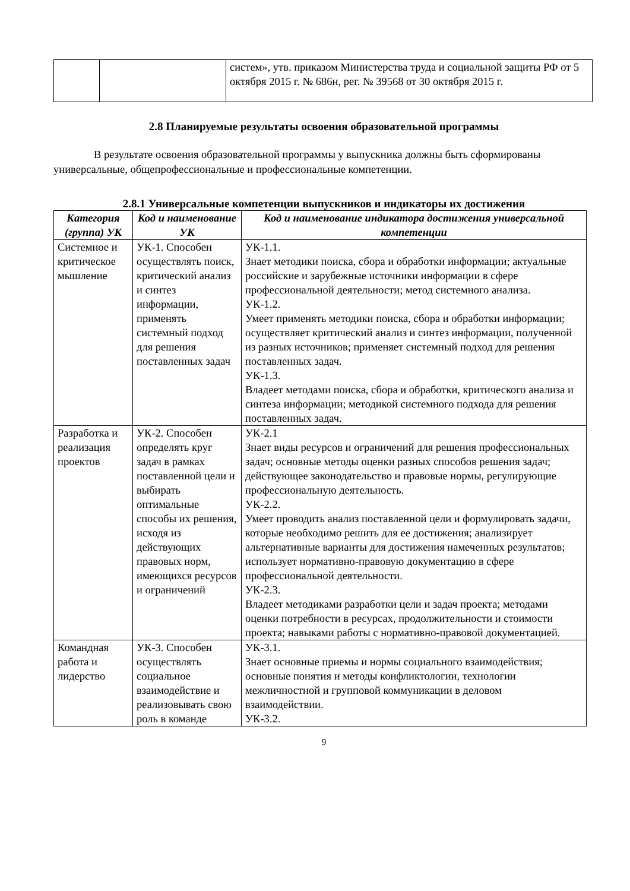| | | систем», утв. приказом Министерства труда и социальной защиты РФ от 5 октября 2015 г. № 686н, рег. № 39568 от 30 октября 2015 г. |
2.8 Планируемые результаты освоения образовательной программы
В результате освоения образовательной программы у выпускника должны быть сформированы универсальные, общепрофессиональные и профессиональные компетенции.
2.8.1 Универсальные компетенции выпускников и индикаторы их достижения
| Категория (группа) УК | Код и наименование УК | Код и наименование индикатора достижения универсальной компетенции |
| --- | --- | --- |
| Системное и критическое мышление | УК-1. Способен осуществлять поиск, критический анализ и синтез информации, применять системный подход для решения поставленных задач | УК-1.1. Знает методики поиска, сбора и обработки информации; актуальные российские и зарубежные источники информации в сфере профессиональной деятельности; метод системного анализа. УК-1.2. Умеет применять методики поиска, сбора и обработки информации; осуществляет критический анализ и синтез информации, полученной из разных источников; применяет системный подход для решения поставленных задач. УК-1.3. Владеет методами поиска, сбора и обработки, критического анализа и синтеза информации; методикой системного подхода для решения поставленных задач. |
| Разработка и реализация проектов | УК-2. Способен определять круг задач в рамках поставленной цели и выбирать оптимальные способы их решения, исходя из действующих правовых норм, имеющихся ресурсов и ограничений | УК-2.1 Знает виды ресурсов и ограничений для решения профессиональных задач; основные методы оценки разных способов решения задач; действующее законодательство и правовые нормы, регулирующие профессиональную деятельность. УК-2.2. Умеет проводить анализ поставленной цели и формулировать задачи, которые необходимо решить для ее достижения; анализирует альтернативные варианты для достижения намеченных результатов; использует нормативно-правовую документацию в сфере профессиональной деятельности. УК-2.3. Владеет методиками разработки цели и задач проекта; методами оценки потребности в ресурсах, продолжительности и стоимости проекта; навыками работы с нормативно-правовой документацией. |
| Командная работа и лидерство | УК-3. Способен осуществлять социальное взаимодействие и реализовывать свою роль в команде | УК-3.1. Знает основные приемы и нормы социального взаимодействия; основные понятия и методы конфликтологии, технологии межличностной и групповой коммуникации в деловом взаимодействии. УК-3.2. |
9